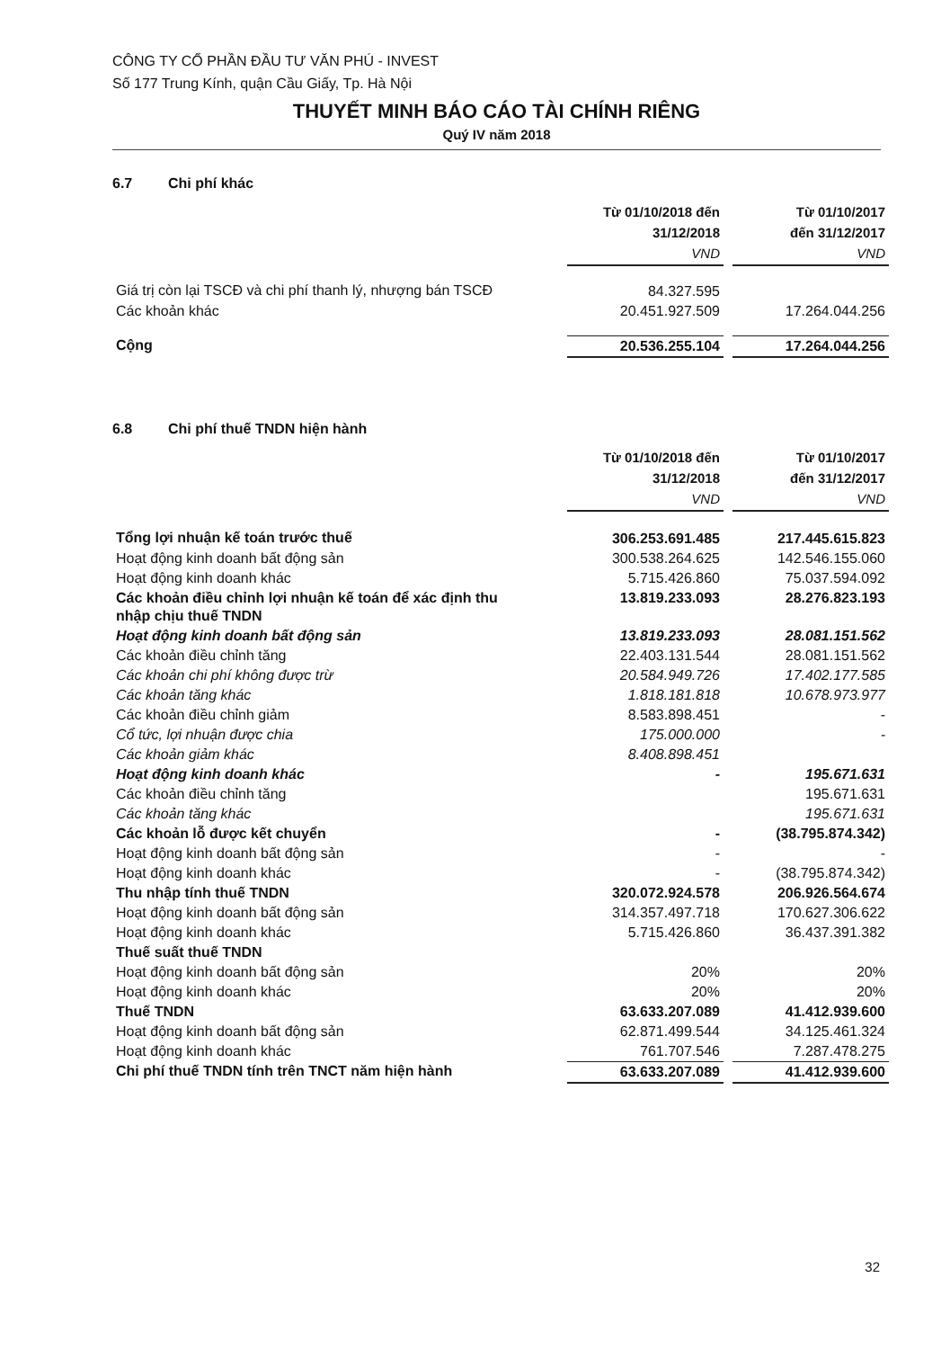CÔNG TY CỔ PHẦN ĐẦU TƯ VĂN PHÚ - INVEST
Số 177 Trung Kính, quận Cầu Giấy, Tp. Hà Nội
THUYẾT MINH BÁO CÁO TÀI CHÍNH RIÊNG
Quý IV năm 2018
6.7 Chi phí khác
| | Từ 01/10/2018 đến 31/12/2018 VND | | Từ 01/10/2017 đến 31/12/2017 VND |
| Giá trị còn lại TSCĐ và chi phí thanh lý, nhượng bán TSCĐ | 84.327.595 | | |
| Các khoản khác | 20.451.927.509 | | 17.264.044.256 |
| Cộng | 20.536.255.104 | | 17.264.044.256 |
6.8 Chi phí thuế TNDN hiện hành
| | Từ 01/10/2018 đến 31/12/2018 VND | | Từ 01/10/2017 đến 31/12/2017 VND |
| Tổng lợi nhuận kế toán trước thuế | 306.253.691.485 | | 217.445.615.823 |
| Hoạt động kinh doanh bất động sản | 300.538.264.625 | | 142.546.155.060 |
| Hoạt động kinh doanh khác | 5.715.426.860 | | 75.037.594.092 |
| Các khoản điều chỉnh lợi nhuận kế toán để xác định thu nhập chịu thuế TNDN | 13.819.233.093 | | 28.276.823.193 |
| Hoạt động kinh doanh bất động sản | 13.819.233.093 | | 28.081.151.562 |
| Các khoản điều chỉnh tăng | 22.403.131.544 | | 28.081.151.562 |
| Các khoản chi phí không được trừ | 20.584.949.726 | | 17.402.177.585 |
| Các khoản tăng khác | 1.818.181.818 | | 10.678.973.977 |
| Các khoản điều chỉnh giảm | 8.583.898.451 | | - |
| Cổ tức, lợi nhuận được chia | 175.000.000 | | - |
| Các khoản giảm khác | 8.408.898.451 | | |
| Hoạt động kinh doanh khác | - | | 195.671.631 |
| Các khoản điều chỉnh tăng | | | 195.671.631 |
| Các khoản tăng khác | | | 195.671.631 |
| Các khoản lỗ được kết chuyển | - | | (38.795.874.342) |
| Hoạt động kinh doanh bất động sản | - | | - |
| Hoạt động kinh doanh khác | - | | (38.795.874.342) |
| Thu nhập tính thuế TNDN | 320.072.924.578 | | 206.926.564.674 |
| Hoạt động kinh doanh bất động sản | 314.357.497.718 | | 170.627.306.622 |
| Hoạt động kinh doanh khác | 5.715.426.860 | | 36.437.391.382 |
| Thuế suất thuế TNDN | | | |
| Hoạt động kinh doanh bất động sản | 20% | | 20% |
| Hoạt động kinh doanh khác | 20% | | 20% |
| Thuế TNDN | 63.633.207.089 | | 41.412.939.600 |
| Hoạt động kinh doanh bất động sản | 62.871.499.544 | | 34.125.461.324 |
| Hoạt động kinh doanh khác | 761.707.546 | | 7.287.478.275 |
| Chi phí thuế TNDN tính trên TNCT năm hiện hành | 63.633.207.089 | | 41.412.939.600 |
32